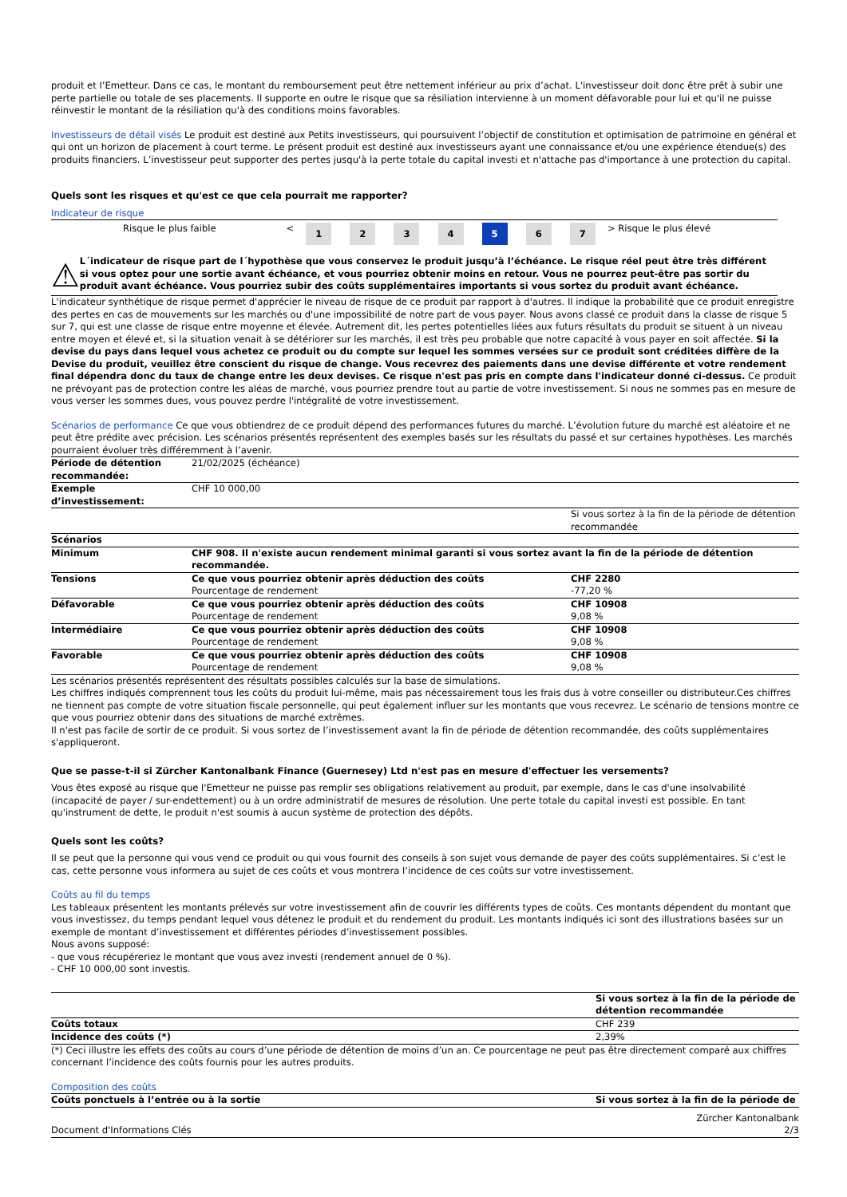produit et l’Emetteur. Dans ce cas, le montant du remboursement peut être nettement inférieur au prix d’achat. L'investisseur doit donc être prêt à subir une perte partielle ou totale de ses placements. Il supporte en outre le risque que sa résiliation intervienne à un moment défavorable pour lui et qu'il ne puisse réinvestir le montant de la résiliation qu'à des conditions moins favorables.
Investisseurs de détail visés Le produit est destiné aux Petits investisseurs, qui poursuivent l’objectif de constitution et optimisation de patrimoine en général et qui ont un horizon de placement à court terme. Le présent produit est destiné aux investisseurs ayant une connaissance et/ou une expérience étendue(s) des produits financiers. L’investisseur peut supporter des pertes jusqu'à la perte totale du capital investi et n'attache pas d'importance à une protection du capital.
Quels sont les risques et qu'est ce que cela pourrait me rapporter?
Indicateur de risque
| | Risque le plus faible | < | 1 | 2 | 3 | 4 | 5 | 6 | 7 | > | Risque le plus élevé |
⚠
L´indicateur de risque part de l´hypothèse que vous conservez le produit jusqu’à l’échéance. Le risque réel peut être très différent si vous optez pour une sortie avant échéance, et vous pourriez obtenir moins en retour. Vous ne pourrez peut-être pas sortir du produit avant échéance. Vous pourriez subir des coûts supplémentaires importants si vous sortez du produit avant échéance.
L'indicateur synthétique de risque permet d'apprécier le niveau de risque de ce produit par rapport à d'autres. Il indique la probabilité que ce produit enregistre des pertes en cas de mouvements sur les marchés ou d'une impossibilité de notre part de vous payer. Nous avons classé ce produit dans la classe de risque 5 sur 7, qui est une classe de risque entre moyenne et élevée. Autrement dit, les pertes potentielles liées aux futurs résultats du produit se situent à un niveau entre moyen et élevé et, si la situation venait à se détériorer sur les marchés, il est très peu probable que notre capacité à vous payer en soit affectée. Si la devise du pays dans lequel vous achetez ce produit ou du compte sur lequel les sommes versées sur ce produit sont créditées diffère de la Devise du produit, veuillez être conscient du risque de change. Vous recevrez des paiements dans une devise différente et votre rendement final dépendra donc du taux de change entre les deux devises. Ce risque n'est pas pris en compte dans l'indicateur donné ci-dessus. Ce produit ne prévoyant pas de protection contre les aléas de marché, vous pourriez prendre tout au partie de votre investissement. Si nous ne sommes pas en mesure de vous verser les sommes dues, vous pouvez perdre l'intégralité de votre investissement.
Scénarios de performance Ce que vous obtiendrez de ce produit dépend des performances futures du marché. L’évolution future du marché est aléatoire et ne peut être prédite avec précision. Les scénarios présentés représentent des exemples basés sur les résultats du passé et sur certaines hypothèses. Les marchés pourraient évoluer très différemment à l’avenir.
| Période de détention recommandée: | 21/02/2025 (échéance) | |
| Exemple d’investissement: | CHF 10 000,00 | |
| | | Si vous sortez à la fin de la période de détention recommandée |
| Scénarios | | |
| Minimum | CHF 908. Il n'existe aucun rendement minimal garanti si vous sortez avant la fin de la période de détention recommandée. | |
| Tensions | Ce que vous pourriez obtenir après déduction des coûts Pourcentage de rendement | CHF 2280 -77,20 % |
| Défavorable | Ce que vous pourriez obtenir après déduction des coûts Pourcentage de rendement | CHF 10908 9,08 % |
| Intermédiaire | Ce que vous pourriez obtenir après déduction des coûts Pourcentage de rendement | CHF 10908 9,08 % |
| Favorable | Ce que vous pourriez obtenir après déduction des coûts Pourcentage de rendement | CHF 10908 9,08 % |
Les scénarios présentés représentent des résultats possibles calculés sur la base de simulations.
Les chiffres indiqués comprennent tous les coûts du produit lui-même, mais pas nécessairement tous les frais dus à votre conseiller ou distributeur.Ces chiffres ne tiennent pas compte de votre situation fiscale personnelle, qui peut également influer sur les montants que vous recevrez. Le scénario de tensions montre ce que vous pourriez obtenir dans des situations de marché extrêmes.
Il n'est pas facile de sortir de ce produit. Si vous sortez de l’investissement avant la fin de période de détention recommandée, des coûts supplémentaires s'appliqueront.
Que se passe-t-il si Zürcher Kantonalbank Finance (Guernesey) Ltd n'est pas en mesure d'effectuer les versements?
Vous êtes exposé au risque que l'Emetteur ne puisse pas remplir ses obligations relativement au produit, par exemple, dans le cas d'une insolvabilité (incapacité de payer / sur-endettement) ou à un ordre administratif de mesures de résolution. Une perte totale du capital investi est possible. En tant qu'instrument de dette, le produit n'est soumis à aucun système de protection des dépôts.
Quels sont les coûts?
Il se peut que la personne qui vous vend ce produit ou qui vous fournit des conseils à son sujet vous demande de payer des coûts supplémentaires. Si c’est le cas, cette personne vous informera au sujet de ces coûts et vous montrera l’incidence de ces coûts sur votre investissement.
Coûts au fil du temps
Les tableaux présentent les montants prélevés sur votre investissement afin de couvrir les différents types de coûts. Ces montants dépendent du montant que vous investissez, du temps pendant lequel vous détenez le produit et du rendement du produit. Les montants indiqués ici sont des illustrations basées sur un exemple de montant d’investissement et différentes périodes d’investissement possibles.
Nous avons supposé:
- que vous récupéreriez le montant que vous avez investi (rendement annuel de 0 %).
- CHF 10 000,00 sont investis.
| | Si vous sortez à la fin de la période de détention recommandée |
| Coûts totaux | CHF 239 |
| Incidence des coûts (*) | 2,39% |
(*) Ceci illustre les effets des coûts au cours d’une période de détention de moins d’un an. Ce pourcentage ne peut pas être directement comparé aux chiffres concernant l’incidence des coûts fournis pour les autres produits.
Composition des coûts
| Coûts ponctuels à l’entrée ou à la sortie | Si vous sortez à la fin de la période de |
Document d'Informations Clés Zürcher Kantonalbank
2/3